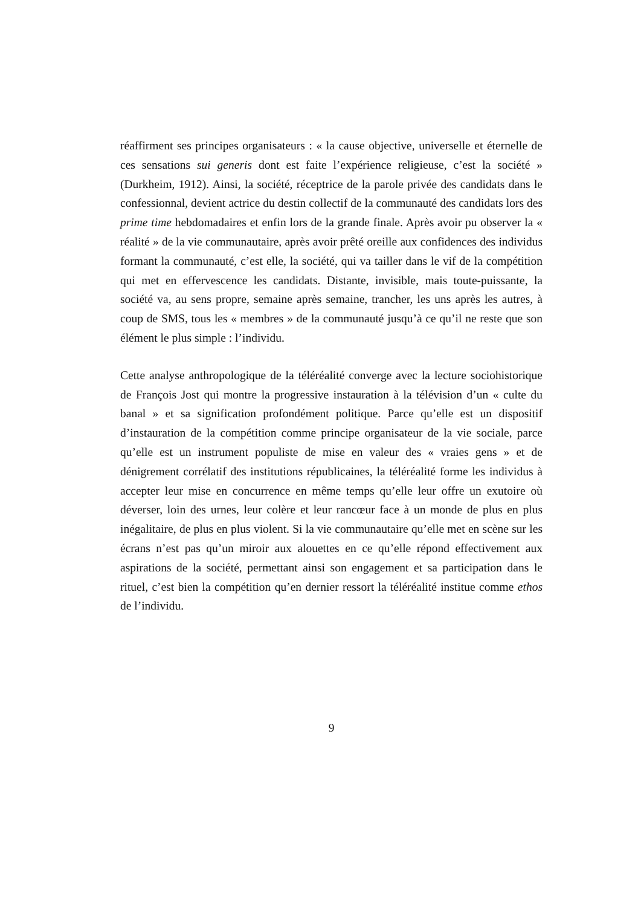réaffirment ses principes organisateurs : « la cause objective, universelle et éternelle de ces sensations sui generis dont est faite l’expérience religieuse, c’est la société » (Durkheim, 1912). Ainsi, la société, réceptrice de la parole privée des candidats dans le confessionnal, devient actrice du destin collectif de la communauté des candidats lors des prime time hebdomadaires et enfin lors de la grande finale. Après avoir pu observer la « réalité » de la vie communautaire, après avoir prêté oreille aux confidences des individus formant la communauté, c’est elle, la société, qui va tailler dans le vif de la compétition qui met en effervescence les candidats. Distante, invisible, mais toute-puissante, la société va, au sens propre, semaine après semaine, trancher, les uns après les autres, à coup de SMS, tous les « membres » de la communauté jusqu’à ce qu’il ne reste que son élément le plus simple : l’individu.
Cette analyse anthropologique de la téléréalité converge avec la lecture sociohistorique de François Jost qui montre la progressive instauration à la télévision d’un « culte du banal » et sa signification profondément politique. Parce qu’elle est un dispositif d’instauration de la compétition comme principe organisateur de la vie sociale, parce qu’elle est un instrument populiste de mise en valeur des « vraies gens » et de dénigrement corrélatif des institutions républicaines, la téléréalité forme les individus à accepter leur mise en concurrence en même temps qu’elle leur offre un exutoire où déverser, loin des urnes, leur colère et leur rancœur face à un monde de plus en plus inégalitaire, de plus en plus violent. Si la vie communautaire qu’elle met en scène sur les écrans n’est pas qu’un miroir aux alouettes en ce qu’elle répond effectivement aux aspirations de la société, permettant ainsi son engagement et sa participation dans le rituel, c’est bien la compétition qu’en dernier ressort la téléréalité institue comme ethos de l’individu.
9